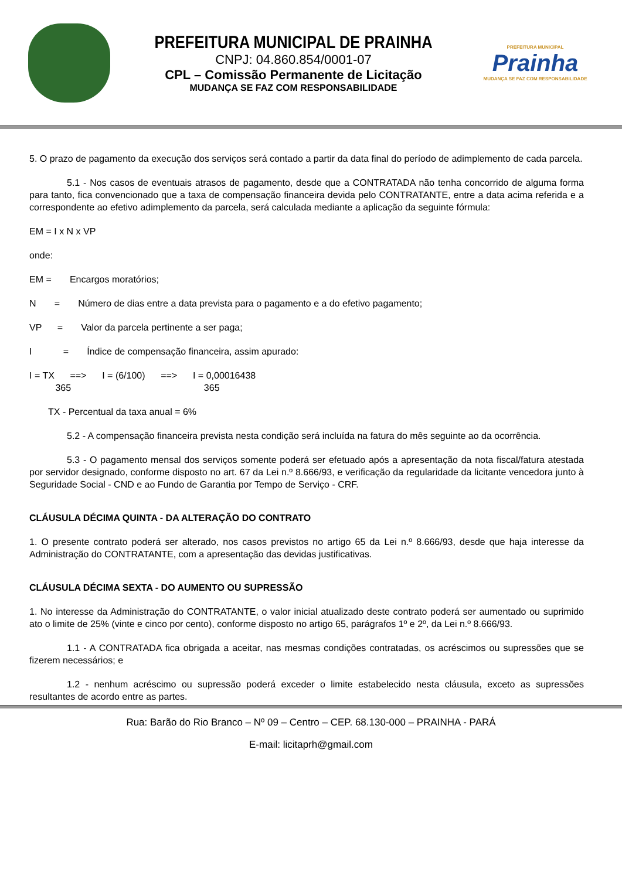PREFEITURA MUNICIPAL DE PRAINHA
CNPJ: 04.860.854/0001-07
CPL – Comissão Permanente de Licitação
MUDANÇA SE FAZ COM RESPONSABILIDADE
PREFEITURA MUNICIPAL
Prainha
MUDANÇA SE FAZ COM RESPONSABILIDADE
5. O prazo de pagamento da execução dos serviços será contado a partir da data final do período de adimplemento de cada parcela.
5.1 - Nos casos de eventuais atrasos de pagamento, desde que a CONTRATADA não tenha concorrido de alguma forma para tanto, fica convencionado que a taxa de compensação financeira devida pelo CONTRATANTE, entre a data acima referida e a correspondente ao efetivo adimplemento da parcela, será calculada mediante a aplicação da seguinte fórmula:
EM = I x N x VP
onde:
EM = Encargos moratórios;
N = Número de dias entre a data prevista para o pagamento e a do efetivo pagamento;
VP = Valor da parcela pertinente a ser paga;
I = Índice de compensação financeira, assim apurado:
I = TX ==> I = (6/100) ==> I = 0,00016438
365 365
TX - Percentual da taxa anual = 6%
5.2 - A compensação financeira prevista nesta condição será incluída na fatura do mês seguinte ao da ocorrência.
5.3 - O pagamento mensal dos serviços somente poderá ser efetuado após a apresentação da nota fiscal/fatura atestada por servidor designado, conforme disposto no art. 67 da Lei n.º 8.666/93, e verificação da regularidade da licitante vencedora junto à Seguridade Social - CND e ao Fundo de Garantia por Tempo de Serviço - CRF.
CLÁUSULA DÉCIMA QUINTA - DA ALTERAÇÃO DO CONTRATO
1. O presente contrato poderá ser alterado, nos casos previstos no artigo 65 da Lei n.º 8.666/93, desde que haja interesse da Administração do CONTRATANTE, com a apresentação das devidas justificativas.
CLÁUSULA DÉCIMA SEXTA - DO AUMENTO OU SUPRESSÃO
1. No interesse da Administração do CONTRATANTE, o valor inicial atualizado deste contrato poderá ser aumentado ou suprimido ato o limite de 25% (vinte e cinco por cento), conforme disposto no artigo 65, parágrafos 1º e 2º, da Lei n.º 8.666/93.
1.1 - A CONTRATADA fica obrigada a aceitar, nas mesmas condições contratadas, os acréscimos ou supressões que se fizerem necessários; e
1.2 - nenhum acréscimo ou supressão poderá exceder o limite estabelecido nesta cláusula, exceto as supressões resultantes de acordo entre as partes.
Rua: Barão do Rio Branco – Nº 09 – Centro – CEP. 68.130-000 – PRAINHA - PARÁ
E-mail: licitaprh@gmail.com